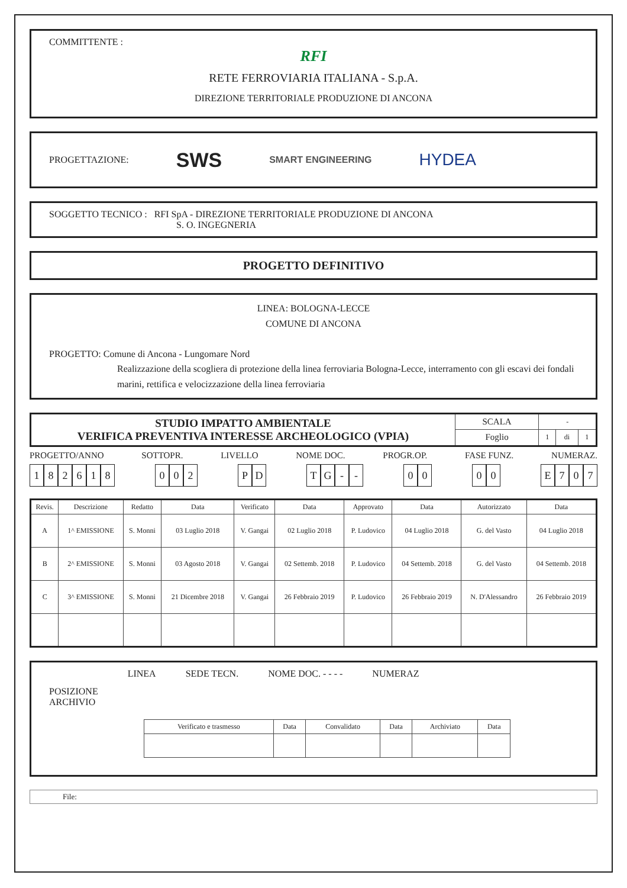COMMITTENTE :
RFI
RETE FERROVIARIA ITALIANA - S.p.A.
DIREZIONE TERRITORIALE PRODUZIONE DI ANCONA
PROGETTAZIONE: SWS SMART ENGINEERING HYDEA
SOGGETTO TECNICO : RFI SpA - DIREZIONE TERRITORIALE PRODUZIONE DI ANCONA
S. O. INGEGNERIA
PROGETTO DEFINITIVO
LINEA: BOLOGNA-LECCE
COMUNE DI ANCONA
PROGETTO: Comune di Ancona - Lungomare Nord
Realizzazione della scogliera di protezione della linea ferroviaria Bologna-Lecce, interramento con gli escavi dei fondali marini, rettifica e velocizzazione della linea ferroviaria
| STUDIO IMPATTO AMBIENTALE VERIFICA PREVENTIVA INTERESSE ARCHEOLOGICO (VPIA) | SCALA | - | | |
| | Foglio | 1 | di | 1 |
PROGETTO/ANNO SOTTOPR. LIVELLO NOME DOC. PROGR.OP. FASE FUNZ. NUMERAZ.
182618 0 0 2 P D TG - - 0 0 0 0 E 707
| Revis. | Descrizione | Redatto | Data | Verificato | Data | Approvato | Data | Autorizzato | Data |
| --- | --- | --- | --- | --- | --- | --- | --- | --- | --- |
| A | 1^ EMISSIONE | S. Monni | 03 Luglio 2018 | V. Gangai | 02 Luglio 2018 | P. Ludovico | 04 Luglio 2018 | G. del Vasto | 04 Luglio 2018 |
| B | 2^ EMISSIONE | S. Monni | 03 Agosto 2018 | V. Gangai | 02 Settemb. 2018 | P. Ludovico | 04 Settemb. 2018 | G. del Vasto | 04 Settemb. 2018 |
| C | 3^ EMISSIONE | S. Monni | 21 Dicembre 2018 | V. Gangai | 26 Febbraio 2019 | P. Ludovico | 26 Febbraio 2019 | N. D'Alessandro | 26 Febbraio 2019 |
POSIZIONE
ARCHIVIO
LINEA SEDE TECN. NOME DOC. - - - - NUMERAZ
| Verificato e trasmesso | Data | Convalidato | Data | Archiviato | Data |
File: